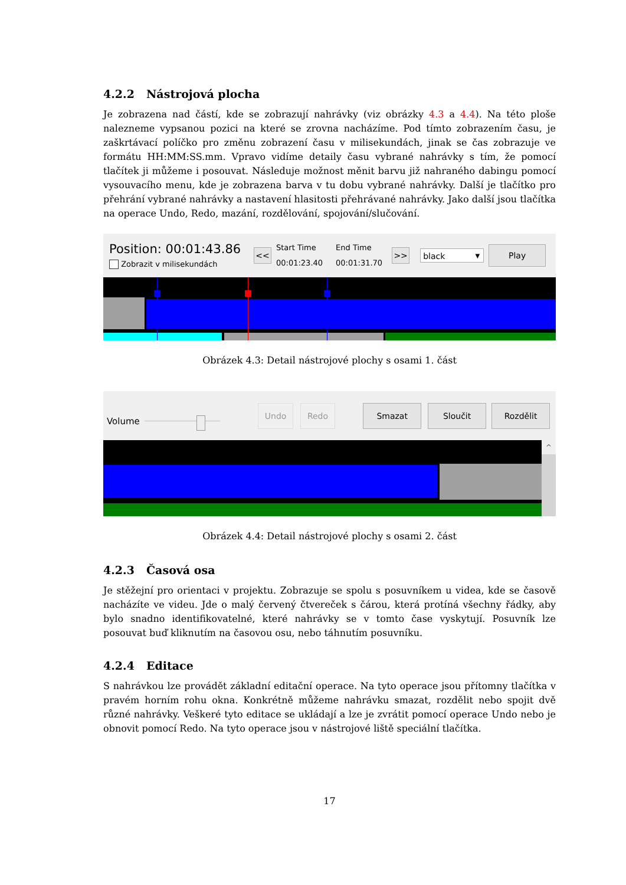4.2.2 Nástrojová plocha
Je zobrazena nad částí, kde se zobrazují nahrávky (viz obrázky 4.3 a 4.4). Na této ploše nalezneme vypsanou pozici na které se zrovna nacházíme. Pod tímto zobrazením času, je zaškrtávací políčko pro změnu zobrazení času v milisekundách, jinak se čas zobrazuje ve formátu HH:MM:SS.mm. Vpravo vidíme detaily času vybrané nahrávky s tím, že pomocí tlačítek ji můžeme i posouvat. Následuje možnost měnit barvu již nahraného dabingu pomocí vysouvacího menu, kde je zobrazena barva v tu dobu vybrané nahrávky. Další je tlačítko pro přehrání vybrané nahrávky a nastavení hlasitosti přehrávané nahrávky. Jako další jsou tlačítka na operace Undo, Redo, mazání, rozdělování, spojování/slučování.
Position: 00:01:43.86
Zobrazit v milisekundách
<<
Start Time
00:01:23.40
End Time
00:01:31.70
>>
black ▼
Play
Obrázek 4.3: Detail nástrojové plochy s osami 1. část
Volume
Undo Redo Smazat Sloučit Rozdělit
^
Obrázek 4.4: Detail nástrojové plochy s osami 2. část
4.2.3 Časová osa
Je stěžejní pro orientaci v projektu. Zobrazuje se spolu s posuvníkem u videa, kde se časově nacházíte ve videu. Jde o malý červený čtvereček s čárou, která protíná všechny řádky, aby bylo snadno identifikovatelné, které nahrávky se v tomto čase vyskytují. Posuvník lze posouvat buď kliknutím na časovou osu, nebo táhnutím posuvníku.
4.2.4 Editace
S nahrávkou lze provádět základní editační operace. Na tyto operace jsou přítomny tlačítka v pravém horním rohu okna. Konkrétně můžeme nahrávku smazat, rozdělit nebo spojit dvě různé nahrávky. Veškeré tyto editace se ukládají a lze je zvrátit pomocí operace Undo nebo je obnovit pomocí Redo. Na tyto operace jsou v nástrojové liště speciální tlačítka.
17